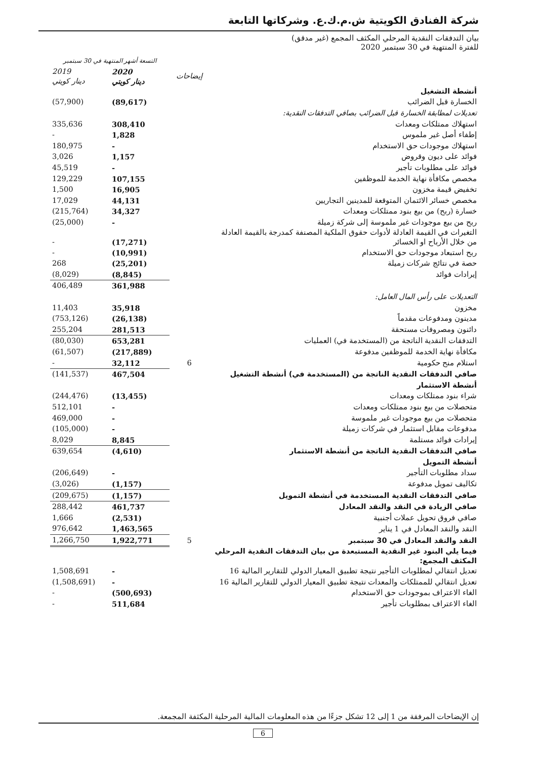شركة الفنادق الكويتية ش.م.ك.ع. وشركاتها التابعة
بيان التدفقات النقدية المرحلي المكثف المجمع (غير مدقق)
للفترة المنتهية في 30 سبتمبر 2020
| | | التسعة أشهر المنتهية في 30 سبتمبر | | |
| | إيضاحات | 2020 دينار كويتي | 2019 دينار كويتي | |
| أنشطة التشغيل | | | | |
| الخسارة قبل الضرائب | | (89,617) | (57,900) | |
| تعديلات لمطابقة الخسارة قبل الضرائب بصافي التدفقات النقدية: | | | | |
| استهلاك ممتلكات ومعدات | | 308,410 | 335,636 | |
| إطفاء أصل غير ملموس | | 1,828 | - | |
| استهلاك موجودات حق الاستخدام | | - | 180,975 | |
| فوائد على ديون وقروض | | 1,157 | 3,026 | |
| فوائد على مطلوبات تأجير | | - | 45,519 | |
| مخصص مكافأة نهاية الخدمة للموظفين | | 107,155 | 129,229 | |
| تخفيض قيمة مخزون | | 16,905 | 1,500 | |
| مخصص خسائر الائتمان المتوقعة للمدينين التجاريين | | 44,131 | 17,029 | |
| خسارة (ربح) من بيع بنود ممتلكات ومعدات | | 34,327 | (215,764) | |
| ربح من بيع موجودات غير ملموسة إلى شركة زميلة | | - | (25,000) | |
| التغيرات في القيمة العادلة لأدوات حقوق الملكية المصنفة كمدرجة بالقيمة العادلة من خلال الأرباح او الخسائر | | (17,271) | - | |
| ربح استبعاد موجودات حق الاستخدام | | (10,991) | - | |
| حصة في نتائج شركات زميلة | | (25,201) | 268 | |
| إيرادات فوائد | | (8,845) | (8,029) | |
| | | 361,988 | 406,489 | |
| التعديلات على رأس المال العامل: | | | | |
| مخزون | | 35,918 | 11,403 | |
| مدينون ومدفوعات مقدماً | | (26,138) | (753,126) | |
| دائنون ومصروفات مستحقة | | 281,513 | 255,204 | |
| التدفقات النقدية الناتجة من (المستخدمة في) العمليات | | 653,281 | (80,030) | |
| مكافأة نهاية الخدمة للموظفين مدفوعة | | (217,889) | (61,507) | |
| استلام منح حكومية | 6 | 32,112 | - | |
| صافي التدفقات النقدية الناتجة من (المستخدمة في) أنشطة التشغيل | | 467,504 | (141,537) | |
| أنشطة الاستثمار | | | | |
| شراء بنود ممتلكات ومعدات | | (13,455) | (244,476) | |
| متحصلات من بيع بنود ممتلكات ومعدات | | - | 512,101 | |
| متحصلات من بيع موجودات غير ملموسة | | - | 469,000 | |
| مدفوعات مقابل استثمار في شركات زميلة | | - | (105,000) | |
| إيرادات فوائد مستلمة | | 8,845 | 8,029 | |
| صافي التدفقات النقدية الناتجة من أنشطة الاستثمار | | (4,610) | 639,654 | |
| أنشطة التمويل | | | | |
| سداد مطلوبات التأجير | | - | (206,649) | |
| تكاليف تمويل مدفوعة | | (1,157) | (3,026) | |
| صافي التدفقات النقدية المستخدمة في أنشطة التمويل | | (1,157) | (209,675) | |
| صافي الزيادة في النقد والنقد المعادل | | 461,737 | 288,442 | |
| صافي فروق تحويل عملات أجنبية | | (2,531) | 1,666 | |
| النقد والنقد المعادل في 1 يناير | | 1,463,565 | 976,642 | |
| النقد والنقد المعادل في 30 سبتمبر | 5 | 1,922,771 | 1,266,750 | |
| فيما يلي البنود غير النقدية المستبعدة من بيان التدفقات النقدية المرحلي المكثف المجمع: | | | | |
| تعديل انتقالي لمطلوبات التأجير نتيجة تطبيق المعيار الدولي للتقارير المالية 16 | | - | 1,508,691 | |
| تعديل انتقالي للممتلكات والمعدات نتيجة تطبيق المعيار الدولي للتقارير المالية 16 | | - | (1,508,691) | |
| الغاء الاعتراف بموجودات حق الاستخدام | | (500,693) | - | |
| الغاء الاعتراف بمطلوبات تأجير | | 511,684 | - | |
إن الإيضاحات المرفقة من 1 إلى 12 تشكل جزءًا من هذه المعلومات المالية المرحلية المكثفة المجمعة.
6